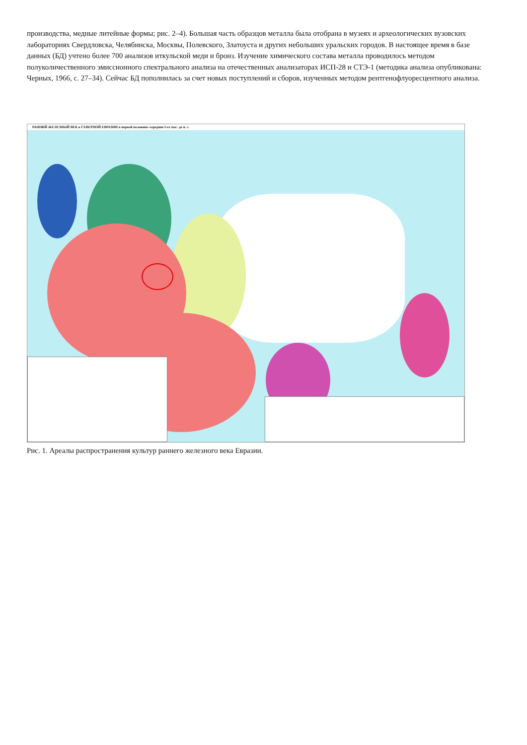производства, медные литейные формы; рис. 2–4). Большая часть образцов металла была отобрана в музеях и археологических вузовских лабораториях Свердловска, Челябинска, Москвы, Полевского, Златоуста и других небольших уральских городов. В настоящее время в базе данных (БД) учтено более 700 анализов иткульской меди и бронз. Изучение химического состава металла проводилось методом полуколичественного эмиссионного спектрального анализа на отечественных анализаторах ИСП-28 и СТЭ-1 (методика анализа опубликована: Черных, 1966, с. 27–34). Сейчас БД пополнилась за счет новых поступлений и сборов, изученных методом рентгенофлуоресцентного анализа.
РАННИЙ ЖЕЛЕЗНЫЙ ВЕК в СЕВЕРНОЙ ЕВРАЗИИ в первой половине–середине I-го тыс. до н. э.
Рис. 1. Ареалы распространения культур раннего железного века Евразии.